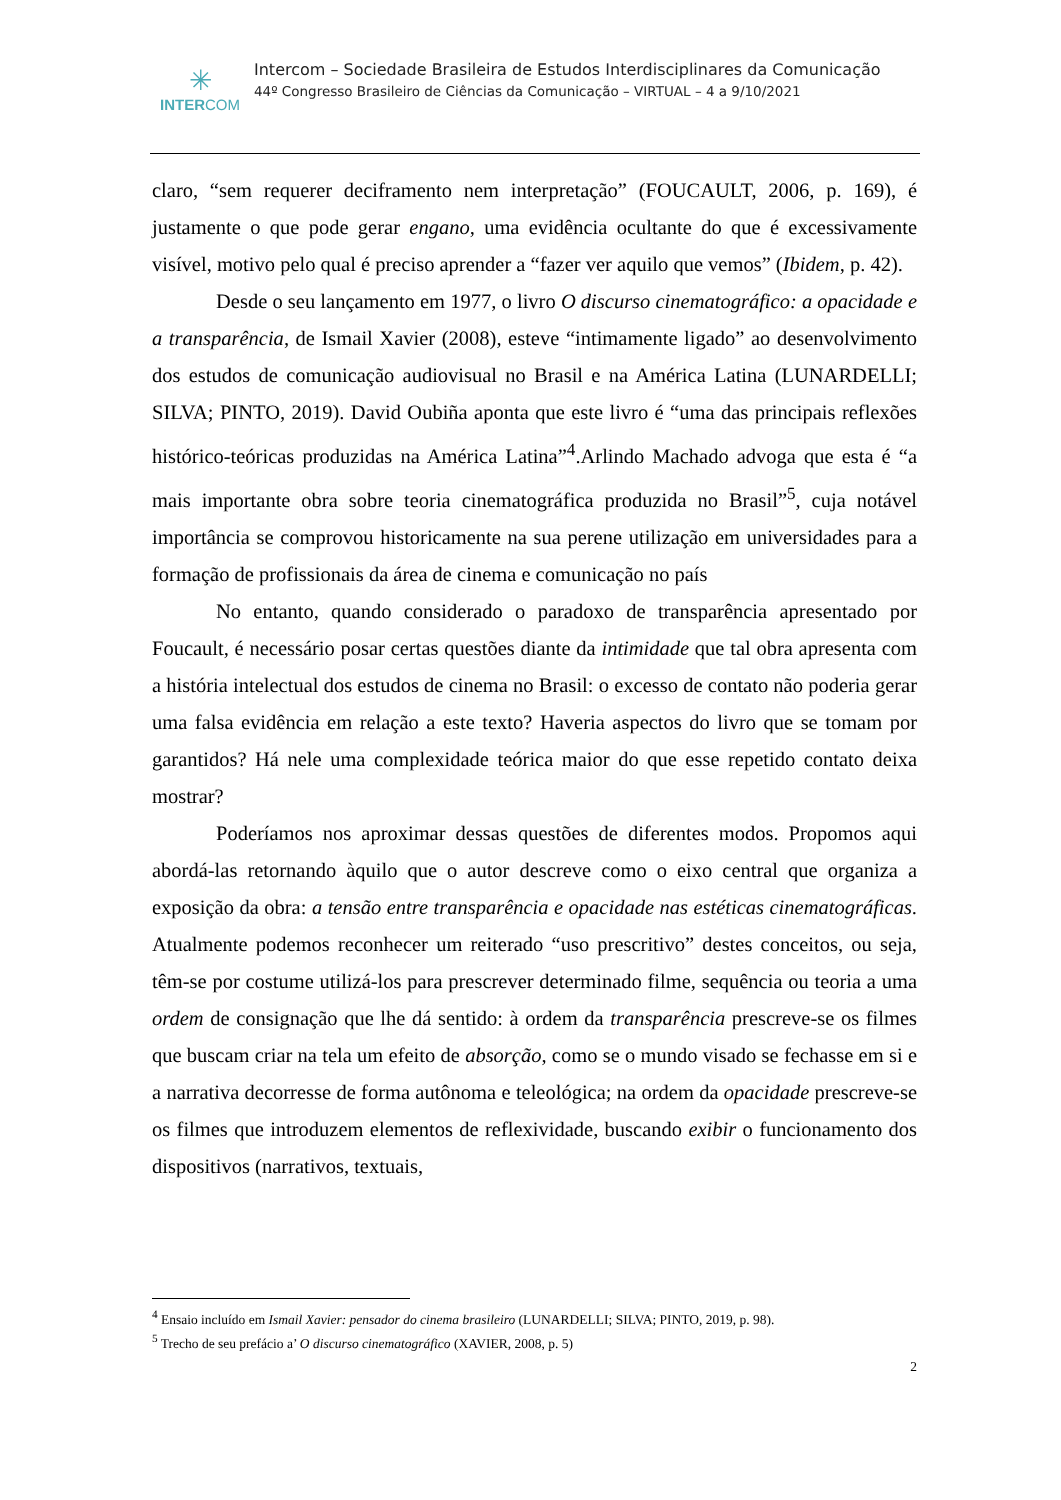✳
INTERCOM
Intercom – Sociedade Brasileira de Estudos Interdisciplinares da Comunicação
44º Congresso Brasileiro de Ciências da Comunicação – VIRTUAL – 4 a 9/10/2021
claro, “sem requerer deciframento nem interpretação” (FOUCAULT, 2006, p. 169), é justamente o que pode gerar engano, uma evidência ocultante do que é excessivamente visível, motivo pelo qual é preciso aprender a “fazer ver aquilo que vemos” (Ibidem, p. 42).
Desde o seu lançamento em 1977, o livro O discurso cinematográfico: a opacidade e a transparência, de Ismail Xavier (2008), esteve “intimamente ligado” ao desenvolvimento dos estudos de comunicação audiovisual no Brasil e na América Latina (LUNARDELLI; SILVA; PINTO, 2019). David Oubiña aponta que este livro é “uma das principais reflexões histórico-teóricas produzidas na América Latina”<sup>4</sup>.Arlindo Machado advoga que esta é “a mais importante obra sobre teoria cinematográfica produzida no Brasil”<sup>5</sup>, cuja notável importância se comprovou historicamente na sua perene utilização em universidades para a formação de profissionais da área de cinema e comunicação no país
No entanto, quando considerado o paradoxo de transparência apresentado por Foucault, é necessário posar certas questões diante da intimidade que tal obra apresenta com a história intelectual dos estudos de cinema no Brasil: o excesso de contato não poderia gerar uma falsa evidência em relação a este texto? Haveria aspectos do livro que se tomam por garantidos? Há nele uma complexidade teórica maior do que esse repetido contato deixa mostrar?
Poderíamos nos aproximar dessas questões de diferentes modos. Propomos aqui abordá-las retornando àquilo que o autor descreve como o eixo central que organiza a exposição da obra: a tensão entre transparência e opacidade nas estéticas cinematográficas. Atualmente podemos reconhecer um reiterado “uso prescritivo” destes conceitos, ou seja, têm-se por costume utilizá-los para prescrever determinado filme, sequência ou teoria a uma ordem de consignação que lhe dá sentido: à ordem da transparência prescreve-se os filmes que buscam criar na tela um efeito de absorção, como se o mundo visado se fechasse em si e a narrativa decorresse de forma autônoma e teleológica; na ordem da opacidade prescreve-se os filmes que introduzem elementos de reflexividade, buscando exibir o funcionamento dos dispositivos (narrativos, textuais,
<sup>4</sup> Ensaio incluído em Ismail Xavier: pensador do cinema brasileiro (LUNARDELLI; SILVA; PINTO, 2019, p. 98).
<sup>5</sup> Trecho de seu prefácio a’ O discurso cinematográfico (XAVIER, 2008, p. 5)
2